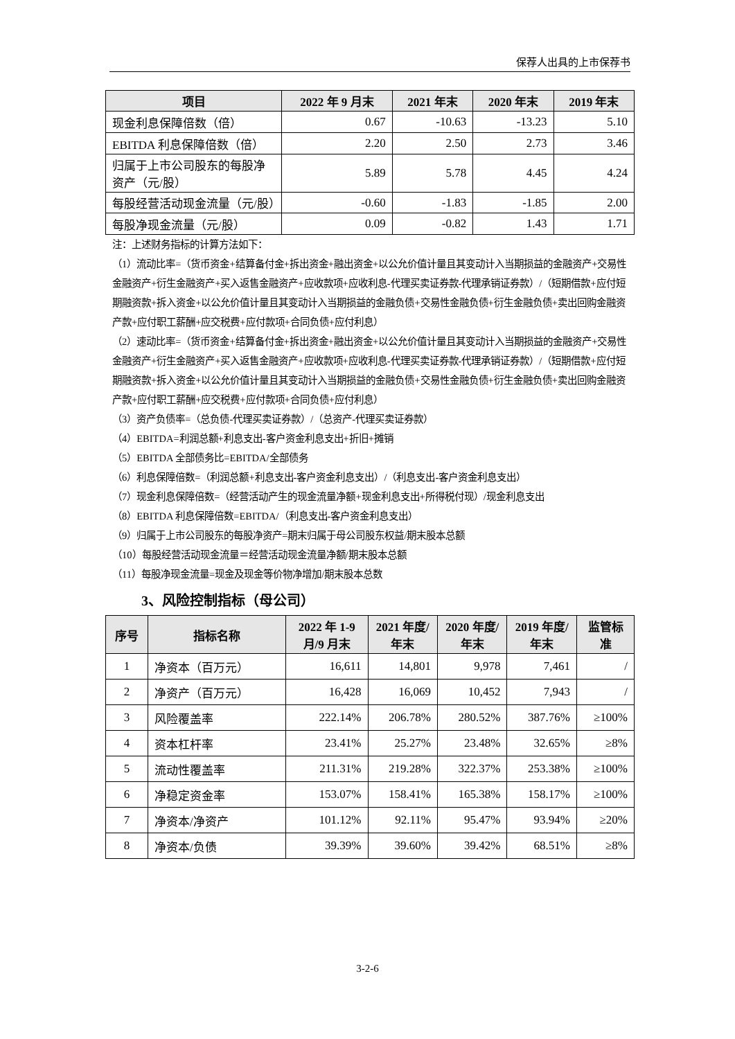保荐人出具的上市保荐书
| 项目 | 2022 年 9 月末 | 2021 年末 | 2020 年末 | 2019 年末 |
| --- | --- | --- | --- | --- |
| 现金利息保障倍数（倍） | 0.67 | -10.63 | -13.23 | 5.10 |
| EBITDA 利息保障倍数（倍） | 2.20 | 2.50 | 2.73 | 3.46 |
| 归属于上市公司股东的每股净资产（元/股） | 5.89 | 5.78 | 4.45 | 4.24 |
| 每股经营活动现金流量（元/股） | -0.60 | -1.83 | -1.85 | 2.00 |
| 每股净现金流量（元/股） | 0.09 | -0.82 | 1.43 | 1.71 |
注：上述财务指标的计算方法如下：
（1）流动比率=（货币资金+结算备付金+拆出资金+融出资金+以公允价值计量且其变动计入当期损益的金融资产+交易性金融资产+衍生金融资产+买入返售金融资产+应收款项+应收利息-代理买卖证券款-代理承销证券款）/（短期借款+应付短期融资款+拆入资金+以公允价值计量且其变动计入当期损益的金融负债+交易性金融负债+衍生金融负债+卖出回购金融资产款+应付职工薪酬+应交税费+应付款项+合同负债+应付利息）
（2）速动比率=（货币资金+结算备付金+拆出资金+融出资金+以公允价值计量且其变动计入当期损益的金融资产+交易性金融资产+衍生金融资产+买入返售金融资产+应收款项+应收利息-代理买卖证券款-代理承销证券款）/（短期借款+应付短期融资款+拆入资金+以公允价值计量且其变动计入当期损益的金融负债+交易性金融负债+衍生金融负债+卖出回购金融资产款+应付职工薪酬+应交税费+应付款项+合同负债+应付利息）
（3）资产负债率=（总负债-代理买卖证券款）/（总资产-代理买卖证券款）
（4）EBITDA=利润总额+利息支出-客户资金利息支出+折旧+摊销
（5）EBITDA 全部债务比=EBITDA/全部债务
（6）利息保障倍数=（利润总额+利息支出-客户资金利息支出）/（利息支出-客户资金利息支出）
（7）现金利息保障倍数=（经营活动产生的现金流量净额+现金利息支出+所得税付现）/现金利息支出
（8）EBITDA 利息保障倍数=EBITDA/（利息支出-客户资金利息支出）
（9）归属于上市公司股东的每股净资产=期末归属于母公司股东权益/期末股本总额
（10）每股经营活动现金流量＝经营活动现金流量净额/期末股本总额
（11）每股净现金流量=现金及现金等价物净增加/期末股本总数
3、风险控制指标（母公司）
| 序号 | 指标名称 | 2022 年 1-9 月/9 月末 | 2021 年度/年末 | 2020 年度/年末 | 2019 年度/年末 | 监管标准 |
| --- | --- | --- | --- | --- | --- | --- |
| 1 | 净资本（百万元） | 16,611 | 14,801 | 9,978 | 7,461 | / |
| 2 | 净资产（百万元） | 16,428 | 16,069 | 10,452 | 7,943 | / |
| 3 | 风险覆盖率 | 222.14% | 206.78% | 280.52% | 387.76% | ≥100% |
| 4 | 资本杠杆率 | 23.41% | 25.27% | 23.48% | 32.65% | ≥8% |
| 5 | 流动性覆盖率 | 211.31% | 219.28% | 322.37% | 253.38% | ≥100% |
| 6 | 净稳定资金率 | 153.07% | 158.41% | 165.38% | 158.17% | ≥100% |
| 7 | 净资本/净资产 | 101.12% | 92.11% | 95.47% | 93.94% | ≥20% |
| 8 | 净资本/负债 | 39.39% | 39.60% | 39.42% | 68.51% | ≥8% |
3-2-6